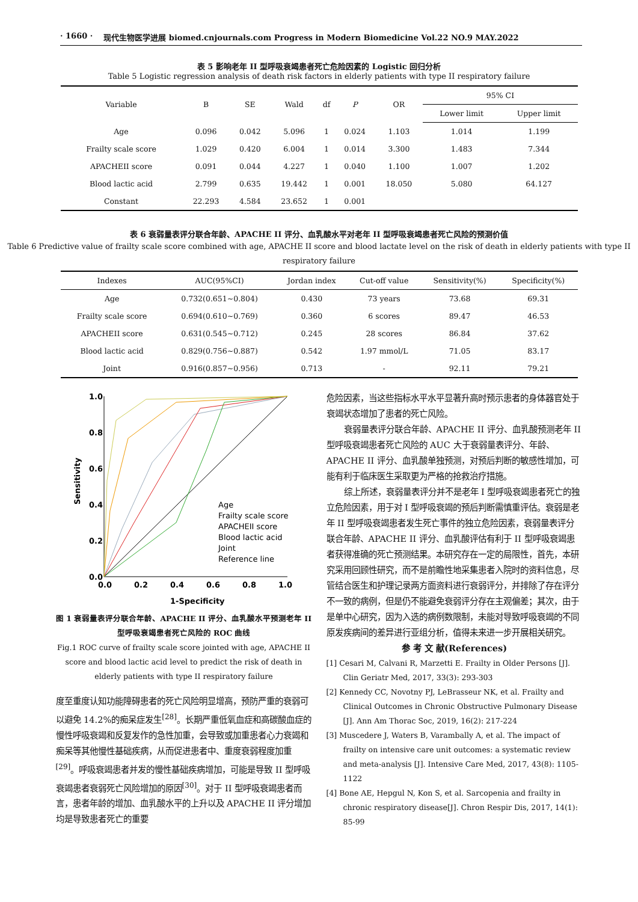· 1660 · 现代生物医学进展 biomed.cnjournals.com Progress in Modern Biomedicine Vol.22 NO.9 MAY.2022
表 5 影响老年 II 型呼吸衰竭患者死亡危险因素的 Logistic 回归分析
Table 5 Logistic regression analysis of death risk factors in elderly patients with type II respiratory failure
| Variable | B | SE | Wald | df | P | OR | 95% CI | |
| --- | --- | --- | --- | --- | --- | --- | --- | --- |
| | | | | | | | Lower limit | Upper limit |
| Age | 0.096 | 0.042 | 5.096 | 1 | 0.024 | 1.103 | 1.014 | 1.199 |
| Frailty scale score | 1.029 | 0.420 | 6.004 | 1 | 0.014 | 3.300 | 1.483 | 7.344 |
| APACHEII score | 0.091 | 0.044 | 4.227 | 1 | 0.040 | 1.100 | 1.007 | 1.202 |
| Blood lactic acid | 2.799 | 0.635 | 19.442 | 1 | 0.001 | 18.050 | 5.080 | 64.127 |
| Constant | 22.293 | 4.584 | 23.652 | 1 | 0.001 | | | |
表 6 衰弱量表评分联合年龄、APACHE II 评分、血乳酸水平对老年 II 型呼吸衰竭患者死亡风险的预测价值
Table 6 Predictive value of frailty scale score combined with age, APACHE II score and blood lactate level on the risk of death in elderly patients with type II respiratory failure
| Indexes | AUC(95%CI) | Jordan index | Cut-off value | Sensitivity(%) | Specificity(%) |
| --- | --- | --- | --- | --- | --- |
| Age | 0.732(0.651~0.804) | 0.430 | 73 years | 73.68 | 69.31 |
| Frailty scale score | 0.694(0.610~0.769) | 0.360 | 6 scores | 89.47 | 46.53 |
| APACHEII score | 0.631(0.545~0.712) | 0.245 | 28 scores | 86.84 | 37.62 |
| Blood lactic acid | 0.829(0.756~0.887) | 0.542 | 1.97 mmol/L | 71.05 | 83.17 |
| Joint | 0.916(0.857~0.956) | 0.713 | - | 92.11 | 79.21 |
1.0
0.8
0.6
0.4
0.2
0.0
0.0
0.2
0.4
0.6
0.8
1.0
1-Specificity
Sensitivity
Age
Frailty scale score
APACHEII score
Blood lactic acid
Joint
Reference line
图 1 衰弱量表评分联合年龄、APACHE II 评分、血乳酸水平预测老年 II 型呼吸衰竭患者死亡风险的 ROC 曲线
Fig.1 ROC curve of frailty scale score jointed with age, APACHE II score and blood lactic acid level to predict the risk of death in elderly patients with type II respiratory failure
度至重度认知功能障碍患者的死亡风险明显增高，预防严重的衰弱可以避免 14.2%的痴呆症发生<sup>[28]</sup>。长期严重低氧血症和高碳酸血症的慢性呼吸衰竭和反复发作的急性加重，会导致或加重患者心力衰竭和痴呆等其他慢性基础疾病，从而促进患者中、重度衰弱程度加重<sup>[29]</sup>。呼吸衰竭患者并发的慢性基础疾病增加，可能是导致 II 型呼吸衰竭患者衰弱死亡风险增加的原因<sup>[30]</sup>。对于 II 型呼吸衰竭患者而言，患者年龄的增加、血乳酸水平的上升以及 APACHE II 评分增加均是导致患者死亡的重要
危险因素，当这些指标水平水平显著升高时预示患者的身体器官处于衰竭状态增加了患者的死亡风险。
衰弱量表评分联合年龄、APACHE II 评分、血乳酸预测老年 II 型呼吸衰竭患者死亡风险的 AUC 大于衰弱量表评分、年龄、APACHE II 评分、血乳酸单独预测，对预后判断的敏感性增加，可能有利于临床医生采取更为严格的抢救治疗措施。
综上所述，衰弱量表评分并不是老年 I 型呼吸衰竭患者死亡的独立危险因素，用于对 I 型呼吸衰竭的预后判断需慎重评估。衰弱是老年 II 型呼吸衰竭患者发生死亡事件的独立危险因素，衰弱量表评分联合年龄、APACHE II 评分、血乳酸评估有利于 II 型呼吸衰竭患者获得准确的死亡预测结果。本研究存在一定的局限性，首先，本研究采用回顾性研究，而不是前瞻性地采集患者入院时的资料信息，尽管结合医生和护理记录两方面资料进行衰弱评分，并排除了存在评分不一致的病例，但是仍不能避免衰弱评分存在主观偏差；其次，由于是单中心研究，因为入选的病例数限制，未能对导致呼吸衰竭的不同原发疾病间的差异进行亚组分析，值得未来进一步开展相关研究。
参 考 文 献(References)
[1] Cesari M, Calvani R, Marzetti E. Frailty in Older Persons [J]. Clin Geriatr Med, 2017, 33(3): 293-303
[2] Kennedy CC, Novotny PJ, LeBrasseur NK, et al. Frailty and Clinical Outcomes in Chronic Obstructive Pulmonary Disease [J]. Ann Am Thorac Soc, 2019, 16(2): 217-224
[3] Muscedere J, Waters B, Varambally A, et al. The impact of frailty on intensive care unit outcomes: a systematic review and meta-analysis [J]. Intensive Care Med, 2017, 43(8): 1105-1122
[4] Bone AE, Hepgul N, Kon S, et al. Sarcopenia and frailty in chronic respiratory disease[J]. Chron Respir Dis, 2017, 14(1): 85-99